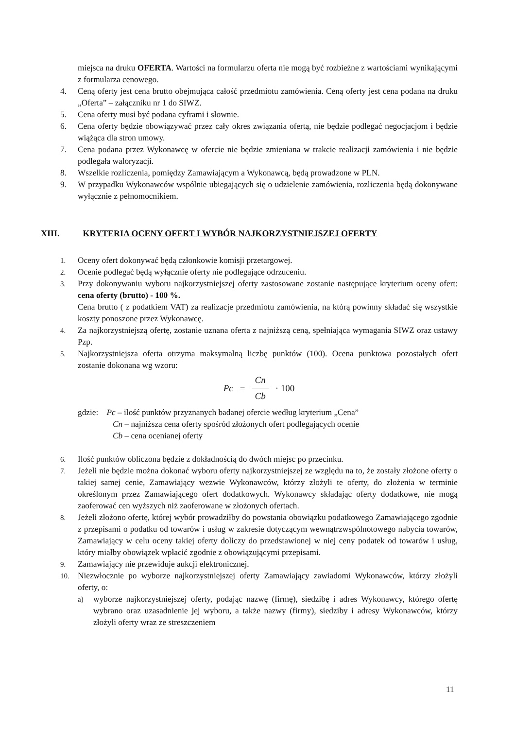miejsca na druku OFERTA. Wartości na formularzu oferta nie mogą być rozbieżne z wartościami wynikającymi z formularza cenowego.
4. Ceną oferty jest cena brutto obejmująca całość przedmiotu zamówienia. Ceną oferty jest cena podana na druku „Oferta” – załączniku nr 1 do SIWZ.
5. Cena oferty musi być podana cyframi i słownie.
6. Cena oferty będzie obowiązywać przez cały okres związania ofertą, nie będzie podlegać negocjacjom i będzie wiążąca dla stron umowy.
7. Cena podana przez Wykonawcę w ofercie nie będzie zmieniana w trakcie realizacji zamówienia i nie będzie podlegała waloryzacji.
8. Wszelkie rozliczenia, pomiędzy Zamawiającym a Wykonawcą, będą prowadzone w PLN.
9. W przypadku Wykonawców wspólnie ubiegających się o udzielenie zamówienia, rozliczenia będą dokonywane wyłącznie z pełnomocnikiem.
XIII. KRYTERIA OCENY OFERT I WYBÓR NAJKORZYSTNIEJSZEJ OFERTY
1. Oceny ofert dokonywać będą członkowie komisji przetargowej.
2. Ocenie podlegać będą wyłącznie oferty nie podlegające odrzuceniu.
3. Przy dokonywaniu wyboru najkorzystniejszej oferty zastosowane zostanie następujące kryterium oceny ofert: cena oferty (brutto) - 100 %.
Cena brutto ( z podatkiem VAT) za realizacje przedmiotu zamówienia, na którą powinny składać się wszystkie koszty ponoszone przez Wykonawcę.
4. Za najkorzystniejszą ofertę, zostanie uznana oferta z najniższą ceną, spełniająca wymagania SIWZ oraz ustawy Pzp.
5. Najkorzystniejsza oferta otrzyma maksymalną liczbę punktów (100). Ocena punktowa pozostałych ofert zostanie dokonana wg wzoru:
Pc = Cn Cb · 100
gdzie: Pc – ilość punktów przyznanych badanej ofercie według kryterium „Cena”
Cn – najniższa cena oferty spośród złożonych ofert podlegających ocenie
Cb – cena ocenianej oferty
6. Ilość punktów obliczona będzie z dokładnością do dwóch miejsc po przecinku.
7. Jeżeli nie będzie można dokonać wyboru oferty najkorzystniejszej ze względu na to, że zostały złożone oferty o takiej samej cenie, Zamawiający wezwie Wykonawców, którzy złożyli te oferty, do złożenia w terminie określonym przez Zamawiającego ofert dodatkowych. Wykonawcy składając oferty dodatkowe, nie mogą zaoferować cen wyższych niż zaoferowane w złożonych ofertach.
8. Jeżeli złożono ofertę, której wybór prowadziłby do powstania obowiązku podatkowego Zamawiającego zgodnie z przepisami o podatku od towarów i usług w zakresie dotyczącym wewnątrzwspólnotowego nabycia towarów, Zamawiający w celu oceny takiej oferty doliczy do przedstawionej w niej ceny podatek od towarów i usług, który miałby obowiązek wpłacić zgodnie z obowiązującymi przepisami.
9. Zamawiający nie przewiduje aukcji elektronicznej.
10. Niezwłocznie po wyborze najkorzystniejszej oferty Zamawiający zawiadomi Wykonawców, którzy złożyli oferty, o:
a) wyborze najkorzystniejszej oferty, podając nazwę (firmę), siedzibę i adres Wykonawcy, którego ofertę wybrano oraz uzasadnienie jej wyboru, a także nazwy (firmy), siedziby i adresy Wykonawców, którzy złożyli oferty wraz ze streszczeniem
11